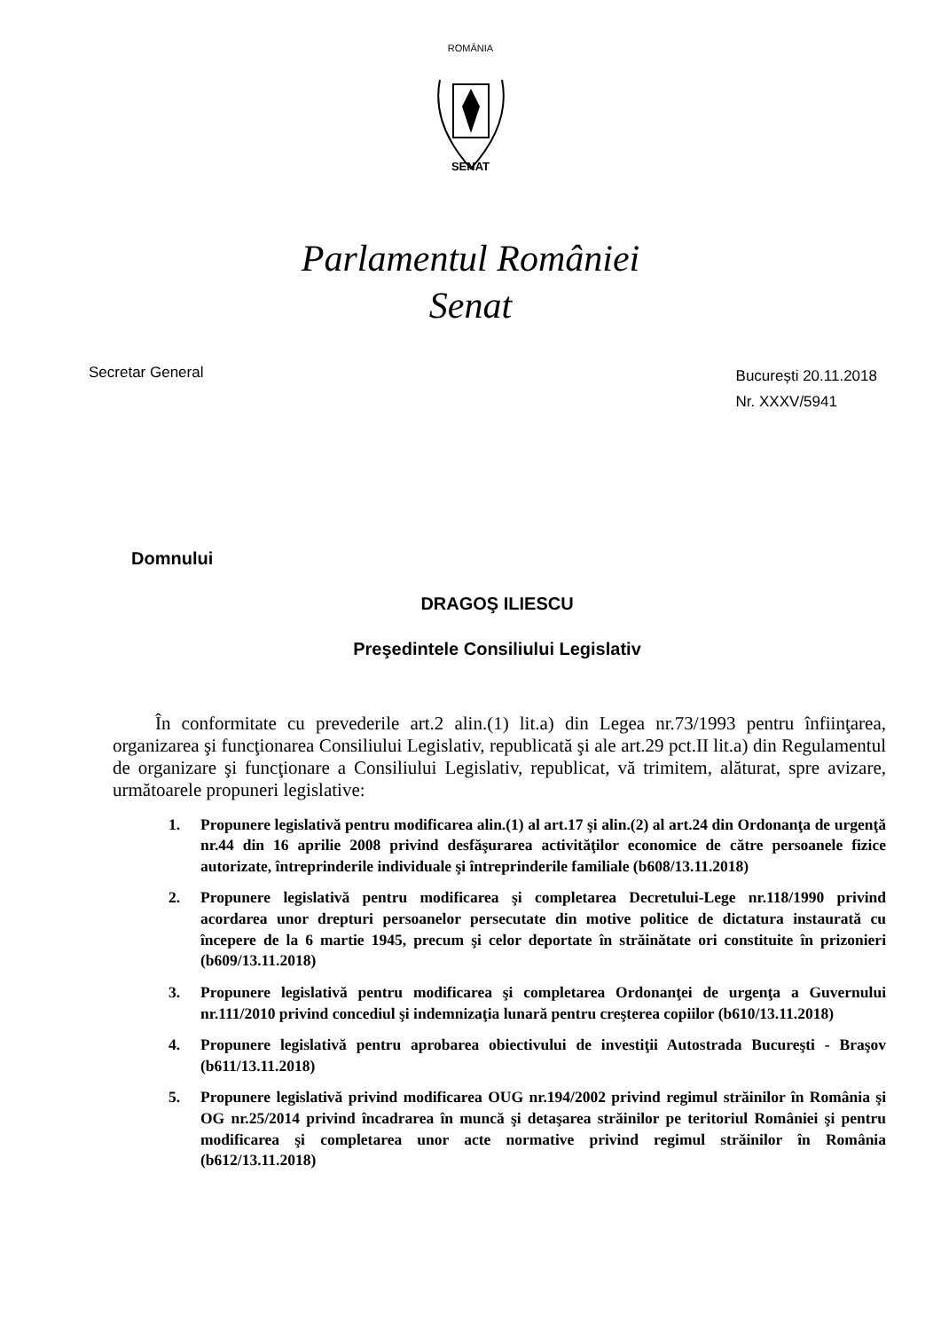ROMÂNIA
SENAT
Parlamentul României
Senat
Secretar General
București 20.11.2018
Nr. XXXV/5941
Domnului
DRAGOŞ ILIESCU
Preşedintele Consiliului Legislativ
În conformitate cu prevederile art.2 alin.(1) lit.a) din Legea nr.73/1993 pentru înfiinţarea, organizarea şi funcţionarea Consiliului Legislativ, republicată şi ale art.29 pct.II lit.a) din Regulamentul de organizare şi funcţionare a Consiliului Legislativ, republicat, vă trimitem, alăturat, spre avizare, următoarele propuneri legislative:
1. Propunere legislativă pentru modificarea alin.(1) al art.17 şi alin.(2) al art.24 din Ordonanţa de urgenţă nr.44 din 16 aprilie 2008 privind desfăşurarea activităţilor economice de către persoanele fizice autorizate, întreprinderile individuale şi întreprinderile familiale (b608/13.11.2018)
2. Propunere legislativă pentru modificarea şi completarea Decretului-Lege nr.118/1990 privind acordarea unor drepturi persoanelor persecutate din motive politice de dictatura instaurată cu începere de la 6 martie 1945, precum şi celor deportate în străinătate ori constituite în prizonieri (b609/13.11.2018)
3. Propunere legislativă pentru modificarea şi completarea Ordonanţei de urgenţa a Guvernului nr.111/2010 privind concediul şi indemnizaţia lunară pentru creşterea copiilor (b610/13.11.2018)
4. Propunere legislativă pentru aprobarea obiectivului de investiţii Autostrada Bucureşti - Braşov (b611/13.11.2018)
5. Propunere legislativă privind modificarea OUG nr.194/2002 privind regimul străinilor în România şi OG nr.25/2014 privind încadrarea în muncă şi detaşarea străinilor pe teritoriul României şi pentru modificarea şi completarea unor acte normative privind regimul străinilor în România (b612/13.11.2018)